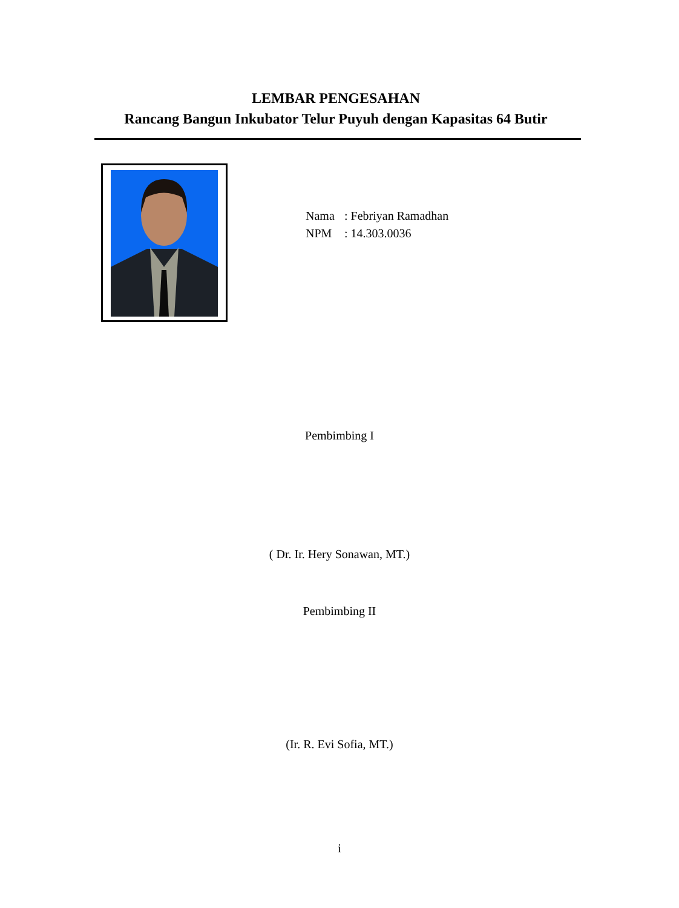LEMBAR PENGESAHAN
Rancang Bangun Inkubator Telur Puyuh dengan Kapasitas 64 Butir
Nama: Febriyan Ramadhan
NPM: 14.303.0036
Pembimbing I
( Dr. Ir. Hery Sonawan, MT.)
Pembimbing II
(Ir. R. Evi Sofia, MT.)
i